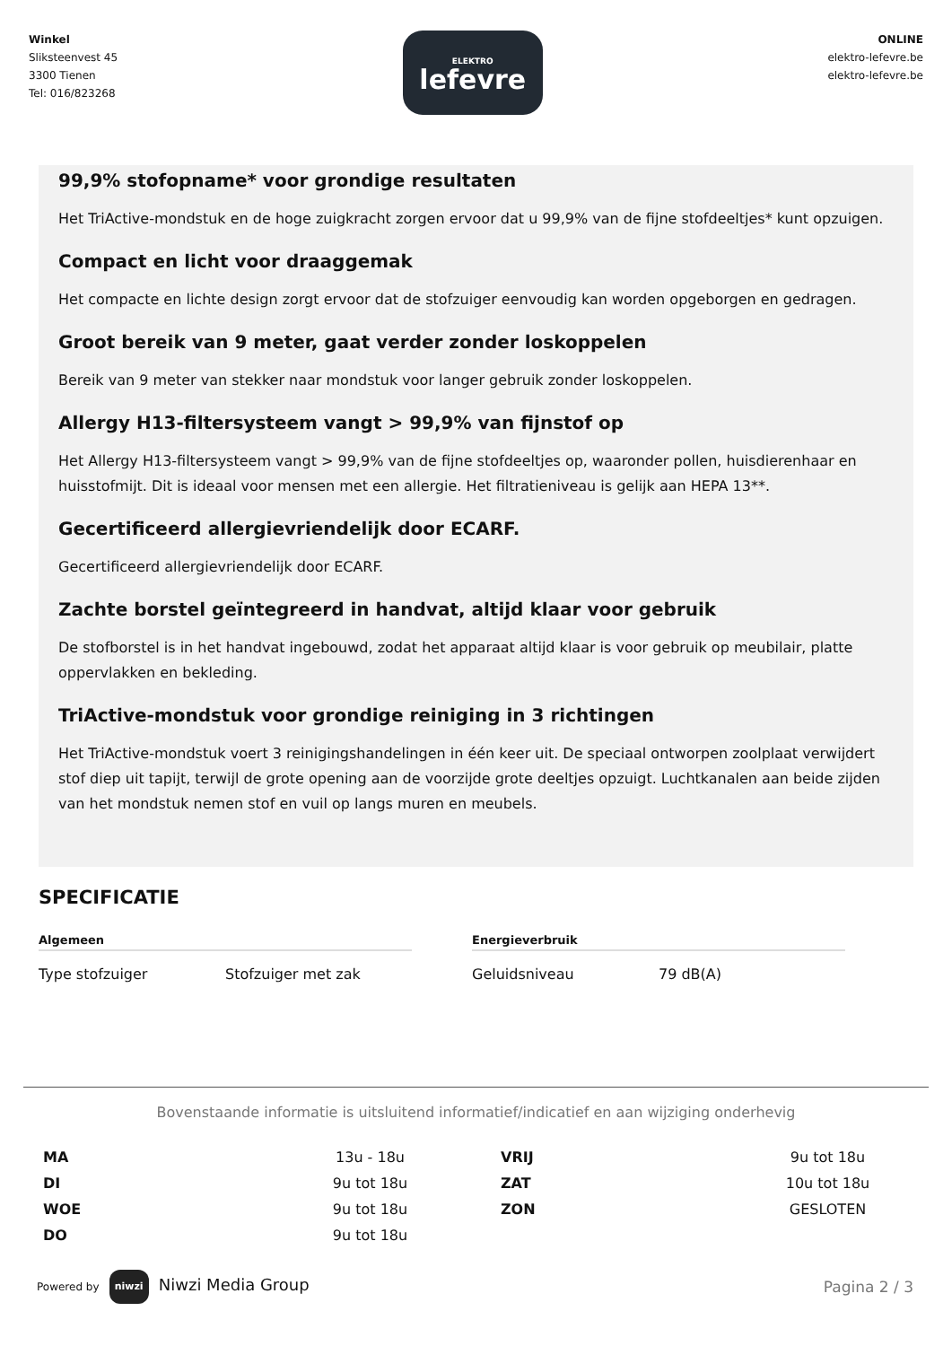Winkel
Sliksteenvest 45
3300 Tienen
Tel: 016/823268
ELEKTRO
lefevre
ONLINE
elektro-lefevre.be
elektro-lefevre.be
99,9% stofopname* voor grondige resultaten
Het TriActive-mondstuk en de hoge zuigkracht zorgen ervoor dat u 99,9% van de fijne stofdeeltjes* kunt opzuigen.
Compact en licht voor draaggemak
Het compacte en lichte design zorgt ervoor dat de stofzuiger eenvoudig kan worden opgeborgen en gedragen.
Groot bereik van 9 meter, gaat verder zonder loskoppelen
Bereik van 9 meter van stekker naar mondstuk voor langer gebruik zonder loskoppelen.
Allergy H13-filtersysteem vangt > 99,9% van fijnstof op
Het Allergy H13-filtersysteem vangt > 99,9% van de fijne stofdeeltjes op, waaronder pollen, huisdierenhaar en huisstofmijt. Dit is ideaal voor mensen met een allergie. Het filtratieniveau is gelijk aan HEPA 13**.
Gecertificeerd allergievriendelijk door ECARF.
Gecertificeerd allergievriendelijk door ECARF.
Zachte borstel geïntegreerd in handvat, altijd klaar voor gebruik
De stofborstel is in het handvat ingebouwd, zodat het apparaat altijd klaar is voor gebruik op meubilair, platte oppervlakken en bekleding.
TriActive-mondstuk voor grondige reiniging in 3 richtingen
Het TriActive-mondstuk voert 3 reinigingshandelingen in één keer uit. De speciaal ontworpen zoolplaat verwijdert stof diep uit tapijt, terwijl de grote opening aan de voorzijde grote deeltjes opzuigt. Luchtkanalen aan beide zijden van het mondstuk nemen stof en vuil op langs muren en meubels.
SPECIFICATIE
Algemeen
Type stofzuiger Stofzuiger met zak
Energieverbruik
Geluidsniveau 79 dB(A)
Bovenstaande informatie is uitsluitend informatief/indicatief en aan wijziging onderhevig
| MA | 13u - 18u | VRIJ | 9u tot 18u |
| DI | 9u tot 18u | ZAT | 10u tot 18u |
| WOE | 9u tot 18u | ZON | GESLOTEN |
| DO | 9u tot 18u | | |
Powered by niwzi Niwzi Media Group
Pagina 2 / 3